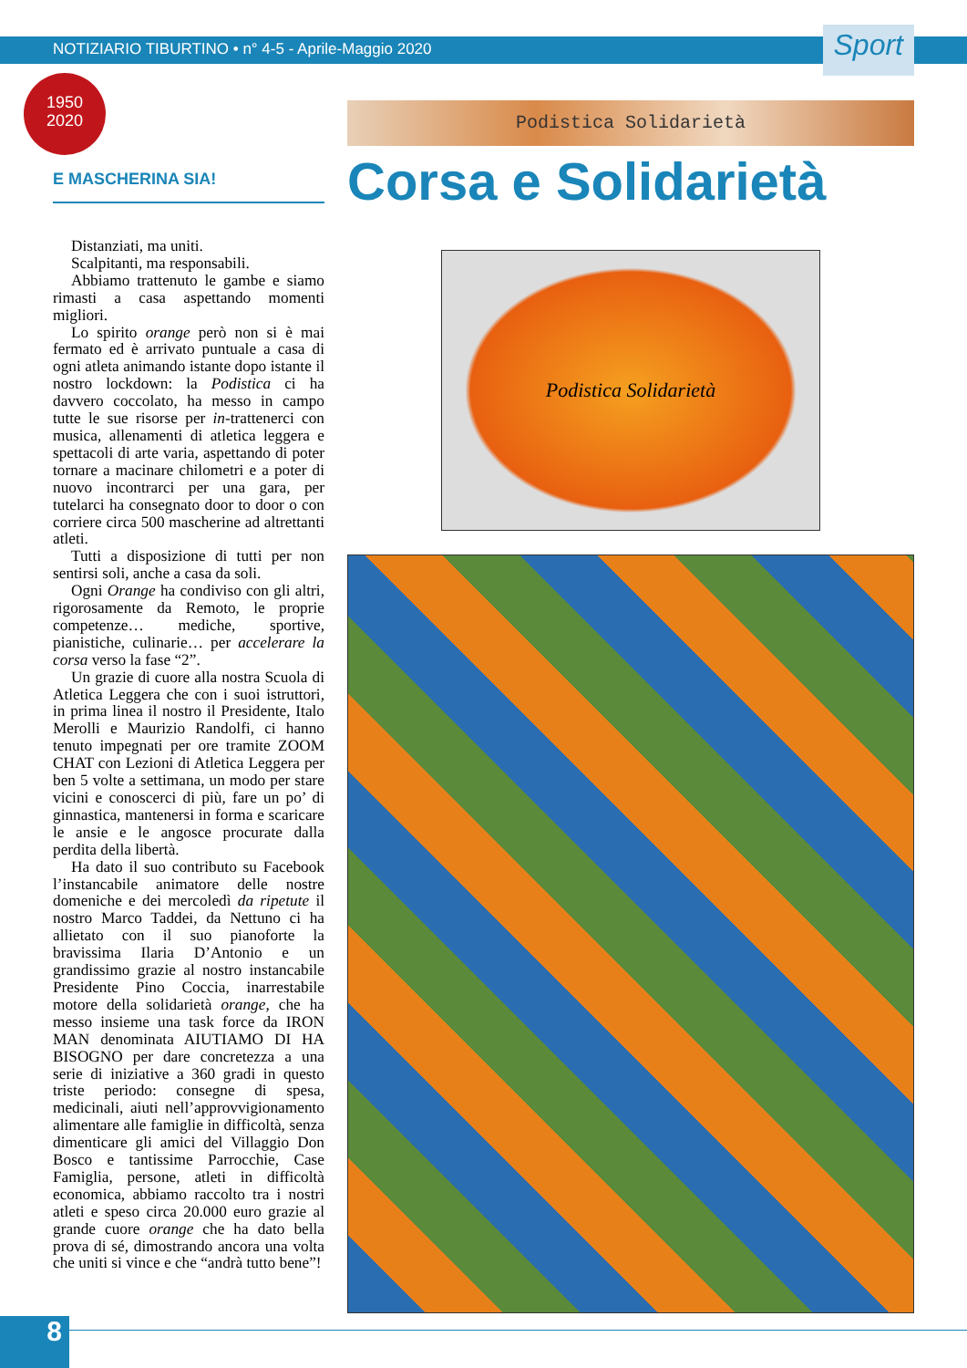NOTIZIARIO TIBURTINO • n° 4-5 - Aprile-Maggio 2020 Sport
1950
2020
E MASCHERINA SIA!
Distanziati, ma uniti.
Scalpitanti, ma responsabili.
Abbiamo trattenuto le gambe e siamo rimasti a casa aspettando momenti migliori.
Lo spirito orange però non si è mai fermato ed è arrivato puntuale a casa di ogni atleta animando istante dopo istante il nostro lockdown: la Podistica ci ha davvero coccolato, ha messo in campo tutte le sue risorse per in-trattenerci con musica, allenamenti di atletica leggera e spettacoli di arte varia, aspettando di poter tornare a macinare chilometri e a poter di nuovo incontrarci per una gara, per tutelarci ha consegnato door to door o con corriere circa 500 mascherine ad altrettanti atleti.
Tutti a disposizione di tutti per non sentirsi soli, anche a casa da soli.
Ogni Orange ha condiviso con gli altri, rigorosamente da Remoto, le proprie competenze… mediche, sportive, pianistiche, culinarie… per accelerare la corsa verso la fase “2”.
Un grazie di cuore alla nostra Scuola di Atletica Leggera che con i suoi istruttori, in prima linea il nostro il Presidente, Italo Merolli e Maurizio Randolfi, ci hanno tenuto impegnati per ore tramite ZOOM CHAT con Lezioni di Atletica Leggera per ben 5 volte a settimana, un modo per stare vicini e conoscerci di più, fare un po’ di ginnastica, mantenersi in forma e scaricare le ansie e le angosce procurate dalla perdita della libertà.
Ha dato il suo contributo su Facebook l’instancabile animatore delle nostre domeniche e dei mercoledì da ripetute il nostro Marco Taddei, da Nettuno ci ha allietato con il suo pianoforte la bravissima Ilaria D’Antonio e un grandissimo grazie al nostro instancabile Presidente Pino Coccia, inarrestabile motore della solidarietà orange, che ha messo insieme una task force da IRON MAN denominata AIUTIAMO DI HA BISOGNO per dare concretezza a una serie di iniziative a 360 gradi in questo triste periodo: consegne di spesa, medicinali, aiuti nell’approvvigionamento alimentare alle famiglie in difficoltà, senza dimenticare gli amici del Villaggio Don Bosco e tantissime Parrocchie, Case Famiglia, persone, atleti in difficoltà economica, abbiamo raccolto tra i nostri atleti e speso circa 20.000 euro grazie al grande cuore orange che ha dato bella prova di sé, dimostrando ancora una volta che uniti si vince e che “andrà tutto bene”!
Podistica Solidarietà
Corsa e Solidarietà
Podistica Solidarietà
8